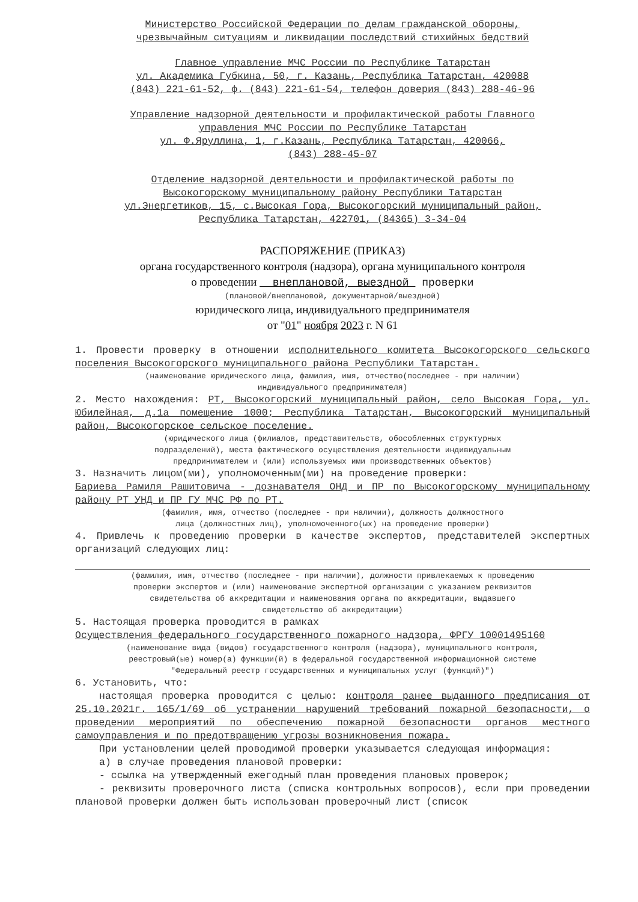Министерство Российской Федерации по делам гражданской обороны,
чрезвычайным ситуациям и ликвидации последствий стихийных бедствий
Главное управление МЧС России по Республике Татарстан
ул. Академика Губкина, 50, г. Казань, Республика Татарстан, 420088
(843) 221-61-52, ф. (843) 221-61-54, телефон доверия (843) 288-46-96
Управление надзорной деятельности и профилактической работы Главного
управления МЧС России по Республике Татарстан
ул. Ф.Яруллина, 1, г.Казань, Республика Татарстан, 420066,
(843) 288-45-07
Отделение надзорной деятельности и профилактической работы по
Высокогорскому муниципальному району Республики Татарстан
ул.Энергетиков, 15, с.Высокая Гора, Высокогорский муниципальный район,
Республика Татарстан, 422701, (84365) 3-34-04
РАСПОРЯЖЕНИЕ (ПРИКАЗ)
органа государственного контроля (надзора), органа муниципального контроля
о проведении внеплановой, выездной проверки
(плановой/внеплановой, документарной/выездной)
юридического лица, индивидуального предпринимателя
от "01" ноября 2023 г. N 61
1. Провести проверку в отношении исполнительного комитета Высокогорского сельского поселения Высокогорского муниципального района Республики Татарстан.
(наименование юридического лица, фамилия, имя, отчество(последнее - при наличии)
индивидуального предпринимателя)
2. Место нахождения: РТ, Высокогорский муниципальный район, село Высокая Гора, ул. Юбилейная, д.1а помещение 1000; Республика Татарстан, Высокогорский муниципальный район, Высокогорское сельское поселение.
(юридического лица (филиалов, представительств, обособленных структурных
подразделений), места фактического осуществления деятельности индивидуальным
предпринимателем и (или) используемых ими производственных объектов)
3. Назначить лицом(ми), уполномоченным(ми) на проведение проверки:
Бариева Рамиля Рашитовича - дознавателя ОНД и ПР по Высокогорскому муниципальному району РТ УНД и ПР ГУ МЧС РФ по РТ.
(фамилия, имя, отчество (последнее - при наличии), должность должностного
лица (должностных лиц), уполномоченного(ых) на проведение проверки)
4. Привлечь к проведению проверки в качестве экспертов, представителей экспертных организаций следующих лиц:
(фамилия, имя, отчество (последнее - при наличии), должности привлекаемых к проведению
проверки экспертов и (или) наименование экспертной организации с указанием реквизитов
свидетельства об аккредитации и наименования органа по аккредитации, выдавшего
свидетельство об аккредитации)
5. Настоящая проверка проводится в рамках
Осуществления федерального государственного пожарного надзора, ФРГУ 10001495160
(наименование вида (видов) государственного контроля (надзора), муниципального контроля,
реестровый(ые) номер(а) функции(й) в федеральной государственной информационной системе
"Федеральный реестр государственных и муниципальных услуг (функций)")
6. Установить, что:
настоящая проверка проводится с целью: контроля ранее выданного предписания от 25.10.2021г. 165/1/69 об устранении нарушений требований пожарной безопасности, о проведении мероприятий по обеспечению пожарной безопасности органов местного самоуправления и по предотвращению угрозы возникновения пожара.
При установлении целей проводимой проверки указывается следующая информация:
а) в случае проведения плановой проверки:
- ссылка на утвержденный ежегодный план проведения плановых проверок;
- реквизиты проверочного листа (списка контрольных вопросов), если при проведении плановой проверки должен быть использован проверочный лист (список